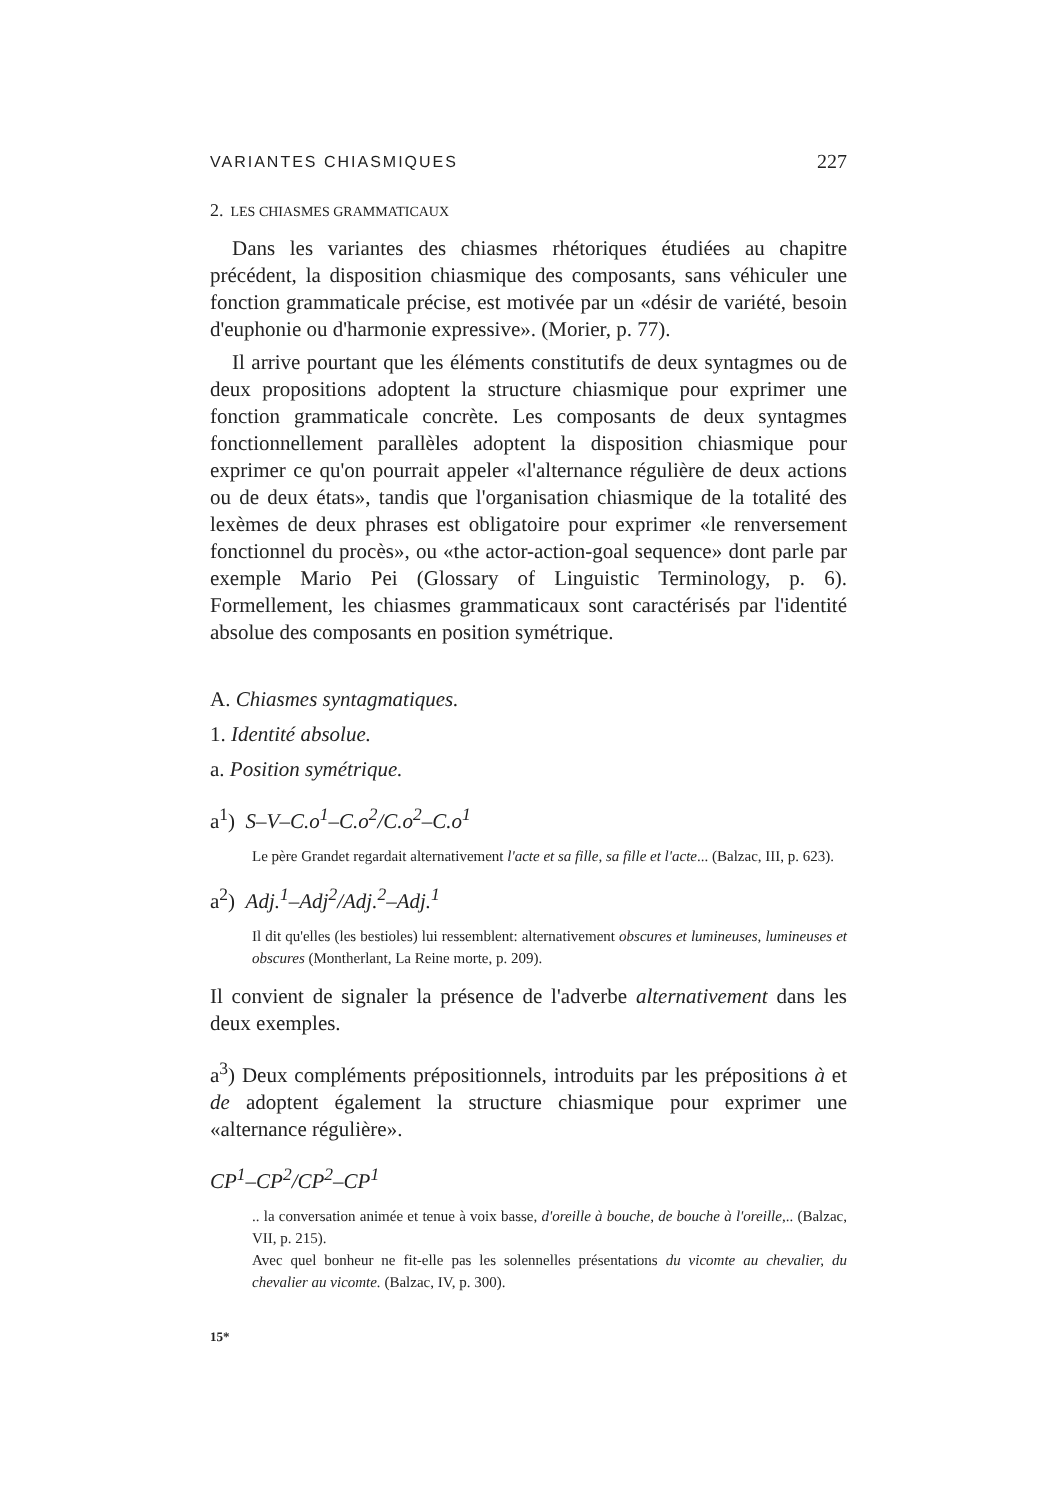VARIANTES CHIASMIQUES 227
2. LES CHIASMES GRAMMATICAUX
Dans les variantes des chiasmes rhétoriques étudiées au chapitre précédent, la disposition chiasmique des composants, sans véhiculer une fonction grammaticale précise, est motivée par un «désir de variété, besoin d'euphonie ou d'harmonie expressive». (Morier, p. 77).
Il arrive pourtant que les éléments constitutifs de deux syntagmes ou de deux propositions adoptent la structure chiasmique pour exprimer une fonction grammaticale concrète. Les composants de deux syntagmes fonctionnellement parallèles adoptent la disposition chiasmique pour exprimer ce qu'on pourrait appeler «l'alternance régulière de deux actions ou de deux états», tandis que l'organisation chiasmique de la totalité des lexèmes de deux phrases est obligatoire pour exprimer «le renversement fonctionnel du procès», ou «the actor-action-goal sequence» dont parle par exemple Mario Pei (Glossary of Linguistic Terminology, p. 6). Formellement, les chiasmes grammaticaux sont caractérisés par l'identité absolue des composants en position symétrique.
A. Chiasmes syntagmatiques.
1. Identité absolue.
a. Position symétrique.
a<sup>1</sup>) S–V–C.o<sup>1</sup>–C.o<sup>2</sup>/C.o<sup>2</sup>–C.o<sup>1</sup>
Le père Grandet regardait alternativement l'acte et sa fille, sa fille et l'acte... (Balzac, III, p. 623).
a<sup>2</sup>) Adj.<sup>1</sup>–Adj<sup>2</sup>/Adj.<sup>2</sup>–Adj.<sup>1</sup>
Il dit qu'elles (les bestioles) lui ressemblent: alternativement obscures et lumineuses, lumineuses et obscures (Montherlant, La Reine morte, p. 209).
Il convient de signaler la présence de l'adverbe alternativement dans les deux exemples.
a<sup>3</sup>) Deux compléments prépositionnels, introduits par les prépositions à et de adoptent également la structure chiasmique pour exprimer une «alternance régulière».
CP<sup>1</sup>–CP<sup>2</sup>/CP<sup>2</sup>–CP<sup>1</sup>
.. la conversation animée et tenue à voix basse, d'oreille à bouche, de bouche à l'oreille,.. (Balzac, VII, p. 215).
Avec quel bonheur ne fit-elle pas les solennelles présentations du vicomte au chevalier, du chevalier au vicomte. (Balzac, IV, p. 300).
15*